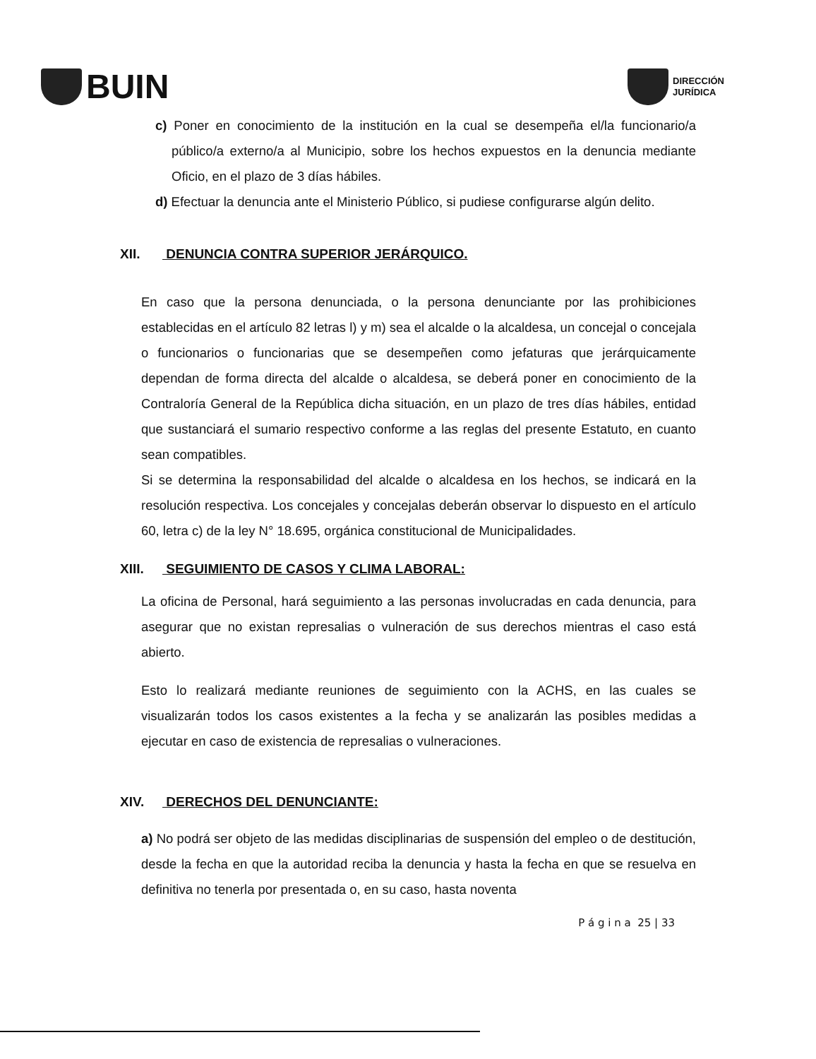BUIN
DIRECCIÓN
JURÍDICA
c) Poner en conocimiento de la institución en la cual se desempeña el/la funcionario/a público/a externo/a al Municipio, sobre los hechos expuestos en la denuncia mediante Oficio, en el plazo de 3 días hábiles.
d) Efectuar la denuncia ante el Ministerio Público, si pudiese configurarse algún delito.
XII. DENUNCIA CONTRA SUPERIOR JERÁRQUICO.
En caso que la persona denunciada, o la persona denunciante por las prohibiciones establecidas en el artículo 82 letras l) y m) sea el alcalde o la alcaldesa, un concejal o concejala o funcionarios o funcionarias que se desempeñen como jefaturas que jerárquicamente dependan de forma directa del alcalde o alcaldesa, se deberá poner en conocimiento de la Contraloría General de la República dicha situación, en un plazo de tres días hábiles, entidad que sustanciará el sumario respectivo conforme a las reglas del presente Estatuto, en cuanto sean compatibles.
Si se determina la responsabilidad del alcalde o alcaldesa en los hechos, se indicará en la resolución respectiva. Los concejales y concejalas deberán observar lo dispuesto en el artículo 60, letra c) de la ley N° 18.695, orgánica constitucional de Municipalidades.
XIII. SEGUIMIENTO DE CASOS Y CLIMA LABORAL:
La oficina de Personal, hará seguimiento a las personas involucradas en cada denuncia, para asegurar que no existan represalias o vulneración de sus derechos mientras el caso está abierto.
Esto lo realizará mediante reuniones de seguimiento con la ACHS, en las cuales se visualizarán todos los casos existentes a la fecha y se analizarán las posibles medidas a ejecutar en caso de existencia de represalias o vulneraciones.
XIV. DERECHOS DEL DENUNCIANTE:
a) No podrá ser objeto de las medidas disciplinarias de suspensión del empleo o de destitución, desde la fecha en que la autoridad reciba la denuncia y hasta la fecha en que se resuelva en definitiva no tenerla por presentada o, en su caso, hasta noventa
P á g i n a 25 | 33